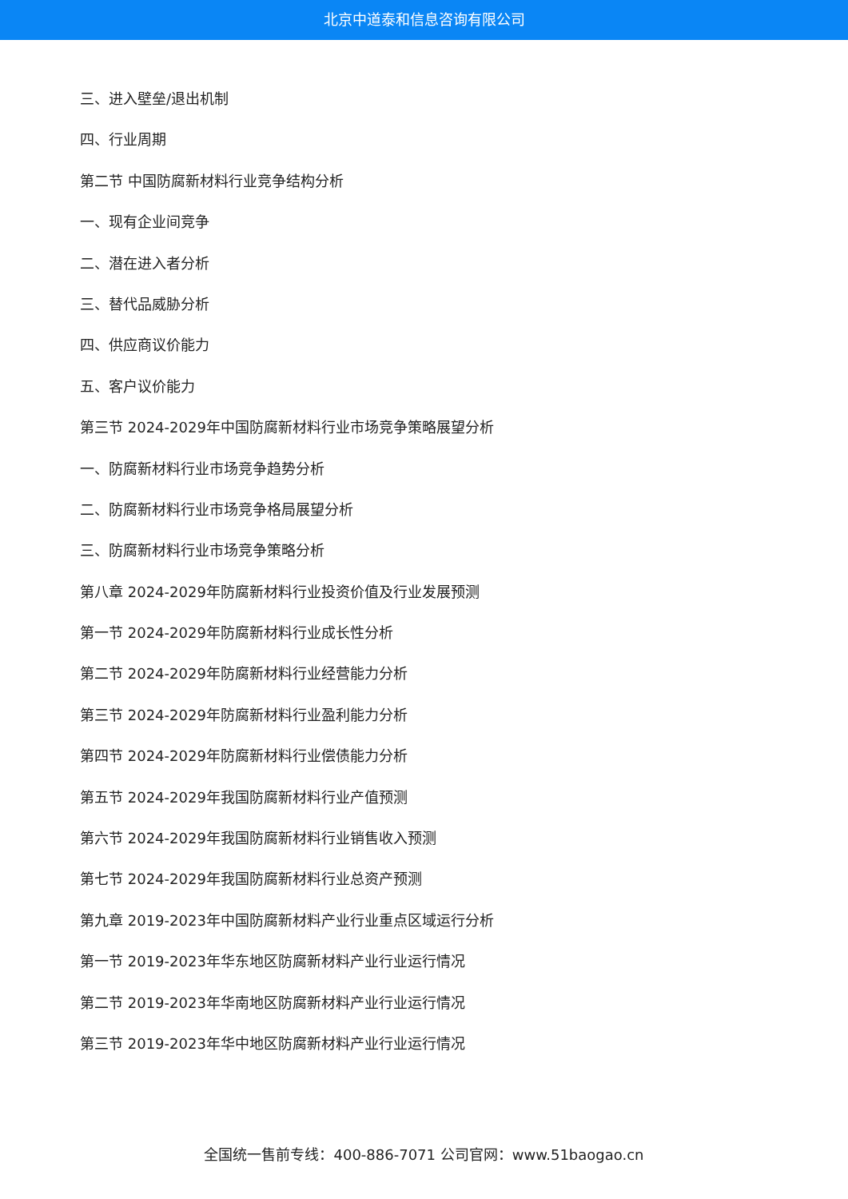北京中道泰和信息咨询有限公司
三、进入壁垒/退出机制
四、行业周期
第二节 中国防腐新材料行业竞争结构分析
一、现有企业间竞争
二、潜在进入者分析
三、替代品威胁分析
四、供应商议价能力
五、客户议价能力
第三节 2024-2029年中国防腐新材料行业市场竞争策略展望分析
一、防腐新材料行业市场竞争趋势分析
二、防腐新材料行业市场竞争格局展望分析
三、防腐新材料行业市场竞争策略分析
第八章 2024-2029年防腐新材料行业投资价值及行业发展预测
第一节 2024-2029年防腐新材料行业成长性分析
第二节 2024-2029年防腐新材料行业经营能力分析
第三节 2024-2029年防腐新材料行业盈利能力分析
第四节 2024-2029年防腐新材料行业偿债能力分析
第五节 2024-2029年我国防腐新材料行业产值预测
第六节 2024-2029年我国防腐新材料行业销售收入预测
第七节 2024-2029年我国防腐新材料行业总资产预测
第九章 2019-2023年中国防腐新材料产业行业重点区域运行分析
第一节 2019-2023年华东地区防腐新材料产业行业运行情况
第二节 2019-2023年华南地区防腐新材料产业行业运行情况
第三节 2019-2023年华中地区防腐新材料产业行业运行情况
全国统一售前专线：400-886-7071 公司官网：www.51baogao.cn